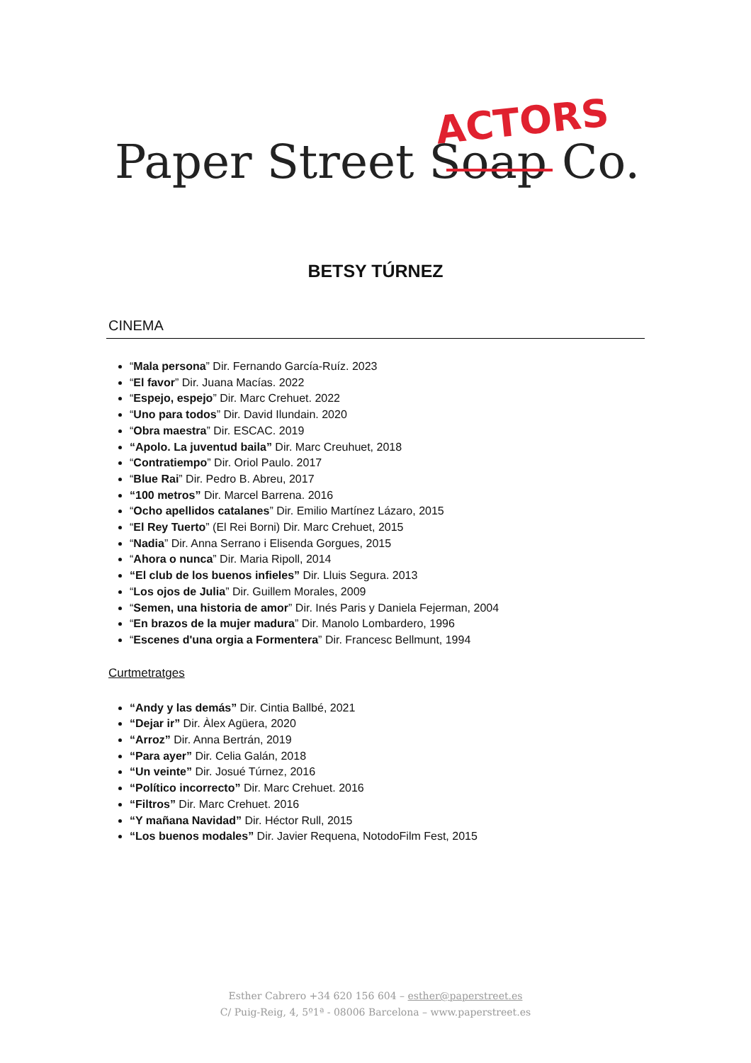ACTORS
Paper Street Soap Co.
BETSY TÚRNEZ
CINEMA
“Mala persona” Dir. Fernando García-Ruíz. 2023
“El favor” Dir. Juana Macías. 2022
“Espejo, espejo” Dir. Marc Crehuet. 2022
“Uno para todos” Dir. David Ilundain. 2020
“Obra maestra” Dir. ESCAC. 2019
“Apolo. La juventud baila” Dir. Marc Creuhuet, 2018
“Contratiempo” Dir. Oriol Paulo. 2017
“Blue Rai” Dir. Pedro B. Abreu, 2017
“100 metros” Dir. Marcel Barrena. 2016
“Ocho apellidos catalanes” Dir. Emilio Martínez Lázaro, 2015
“El Rey Tuerto” (El Rei Borni) Dir. Marc Crehuet, 2015
“Nadia” Dir. Anna Serrano i Elisenda Gorgues, 2015
“Ahora o nunca” Dir. Maria Ripoll, 2014
“El club de los buenos infieles” Dir. Lluis Segura. 2013
“Los ojos de Julia” Dir. Guillem Morales, 2009
“Semen, una historia de amor” Dir. Inés Paris y Daniela Fejerman, 2004
“En brazos de la mujer madura” Dir. Manolo Lombardero, 1996
“Escenes d'una orgia a Formentera” Dir. Francesc Bellmunt, 1994
Curtmetratges
“Andy y las demás” Dir. Cintia Ballbé, 2021
“Dejar ir” Dir. Àlex Agüera, 2020
“Arroz” Dir. Anna Bertrán, 2019
“Para ayer” Dir. Celia Galán, 2018
“Un veinte” Dir. Josué Túrnez, 2016
“Político incorrecto” Dir. Marc Crehuet. 2016
“Filtros” Dir. Marc Crehuet. 2016
“Y mañana Navidad” Dir. Héctor Rull, 2015
“Los buenos modales” Dir. Javier Requena, NotodoFilm Fest, 2015
Esther Cabrero +34 620 156 604 – esther@paperstreet.es
C/ Puig-Reig, 4, 5º1ª - 08006 Barcelona – www.paperstreet.es